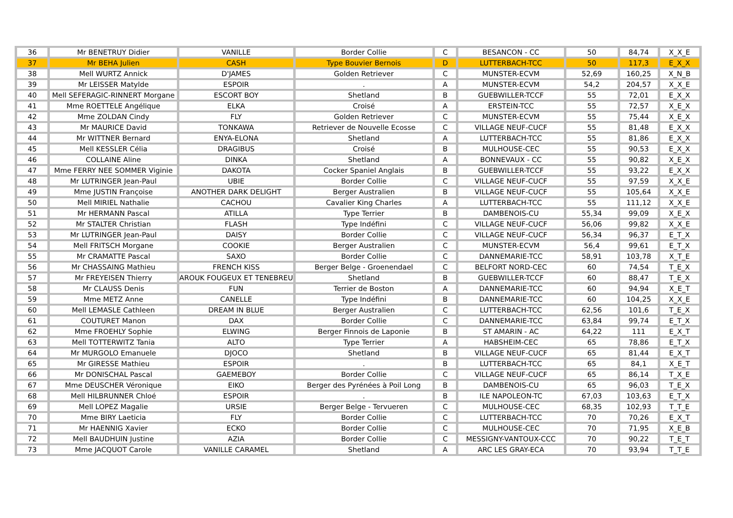| 36 | Mr BENETRUY Didier | VANILLE | Border Collie | C | BESANCON - CC | 50 | 84,74 | X_X_E |
| 37 | Mr BEHA Julien | CASH | Type Bouvier Bernois | D | LUTTERBACH-TCC | 50 | 117,3 | E_X_X |
| 38 | Mell WURTZ Annick | D'JAMES | Golden Retriever | C | MUNSTER-ECVM | 52,69 | 160,25 | X_N_B |
| 39 | Mr LEISSER Matylde | ESPOIR | . | A | MUNSTER-ECVM | 54,2 | 204,57 | X_X_E |
| 40 | Mell SEFERAGIC-RINNERT Morgane | ESCORT BOY | Shetland | B | GUEBWILLER-TCCF | 55 | 72,01 | E_X_X |
| 41 | Mme ROETTELE Angélique | ELKA | Croisé | A | ERSTEIN-TCC | 55 | 72,57 | X_E_X |
| 42 | Mme ZOLDAN Cindy | FLY | Golden Retriever | C | MUNSTER-ECVM | 55 | 75,44 | X_E_X |
| 43 | Mr MAURICE David | TONKAWA | Retriever de Nouvelle Ecosse | C | VILLAGE NEUF-CUCF | 55 | 81,48 | E_X_X |
| 44 | Mr WITTNER Bernard | ENYA-ELONA | Shetland | A | LUTTERBACH-TCC | 55 | 81,86 | E_X_X |
| 45 | Mell KESSLER Célia | DRAGIBUS | Croisé | B | MULHOUSE-CEC | 55 | 90,53 | E_X_X |
| 46 | COLLAINE Aline | DINKA | Shetland | A | BONNEVAUX - CC | 55 | 90,82 | X_E_X |
| 47 | Mme FERRY NEE SOMMER Viginie | DAKOTA | Cocker Spaniel Anglais | B | GUEBWILLER-TCCF | 55 | 93,22 | E_X_X |
| 48 | Mr LUTRINGER Jean-Paul | UBIE | Border Collie | C | VILLAGE NEUF-CUCF | 55 | 97,59 | X_X_E |
| 49 | Mme JUSTIN Françoise | ANOTHER DARK DELIGHT | Berger Australien | B | VILLAGE NEUF-CUCF | 55 | 105,64 | X_X_E |
| 50 | Mell MIRIEL Nathalie | CACHOU | Cavalier King Charles | A | LUTTERBACH-TCC | 55 | 111,12 | X_X_E |
| 51 | Mr HERMANN Pascal | ATILLA | Type Terrier | B | DAMBENOIS-CU | 55,34 | 99,09 | X_E_X |
| 52 | Mr STALTER Christian | FLASH | Type Indéfini | C | VILLAGE NEUF-CUCF | 56,06 | 99,82 | X_X_E |
| 53 | Mr LUTRINGER Jean-Paul | DAISY | Border Collie | C | VILLAGE NEUF-CUCF | 56,34 | 96,37 | E_T_X |
| 54 | Mell FRITSCH Morgane | COOKIE | Berger Australien | C | MUNSTER-ECVM | 56,4 | 99,61 | E_T_X |
| 55 | Mr CRAMATTE Pascal | SAXO | Border Collie | C | DANNEMARIE-TCC | 58,91 | 103,78 | X_T_E |
| 56 | Mr CHASSAING Mathieu | FRENCH KISS | Berger Belge - Groenendael | C | BELFORT NORD-CEC | 60 | 74,54 | T_E_X |
| 57 | Mr FREYEISEN Thierry | AROUK FOUGEUX ET TENEBREU | Shetland | B | GUEBWILLER-TCCF | 60 | 88,47 | T_E_X |
| 58 | Mr CLAUSS Denis | FUN | Terrier de Boston | A | DANNEMARIE-TCC | 60 | 94,94 | X_E_T |
| 59 | Mme METZ Anne | CANELLE | Type Indéfini | B | DANNEMARIE-TCC | 60 | 104,25 | X_X_E |
| 60 | Mell LEMASLE Cathleen | DREAM IN BLUE | Berger Australien | C | LUTTERBACH-TCC | 62,56 | 101,6 | T_E_X |
| 61 | COUTURET Manon | DAX | Border Collie | C | DANNEMARIE-TCC | 63,84 | 99,74 | E_T_X |
| 62 | Mme FROEHLY Sophie | ELWING | Berger Finnois de Laponie | B | ST AMARIN - AC | 64,22 | 111 | E_X_T |
| 63 | Mell TOTTERWITZ Tania | ALTO | Type Terrier | A | HABSHEIM-CEC | 65 | 78,86 | E_T_X |
| 64 | Mr MURGOLO Emanuele | DJOCO | Shetland | B | VILLAGE NEUF-CUCF | 65 | 81,44 | E_X_T |
| 65 | Mr GIRESSE Mathieu | ESPOIR | . | B | LUTTERBACH-TCC | 65 | 84,1 | X_E_T |
| 66 | Mr DONISCHAL Pascal | GAEMEBOY | Border Collie | C | VILLAGE NEUF-CUCF | 65 | 86,14 | T_X_E |
| 67 | Mme DEUSCHER Véronique | EIKO | Berger des Pyrénées à Poil Long | B | DAMBENOIS-CU | 65 | 96,03 | T_E_X |
| 68 | Mell HILBRUNNER Chloé | ESPOIR | . | B | ILE NAPOLEON-TC | 67,03 | 103,63 | E_T_X |
| 69 | Mell LOPEZ Magalie | URSIE | Berger Belge - Tervueren | C | MULHOUSE-CEC | 68,35 | 102,93 | T_T_E |
| 70 | Mme BIRY Laeticia | FLY | Border Collie | C | LUTTERBACH-TCC | 70 | 70,26 | E_X_T |
| 71 | Mr HAENNIG Xavier | ECKO | Border Collie | C | MULHOUSE-CEC | 70 | 71,95 | X_E_B |
| 72 | Mell BAUDHUIN Justine | AZIA | Border Collie | C | MESSIGNY-VANTOUX-CCC | 70 | 90,22 | T_E_T |
| 73 | Mme JACQUOT Carole | VANILLE CARAMEL | Shetland | A | ARC LES GRAY-ECA | 70 | 93,94 | T_T_E |